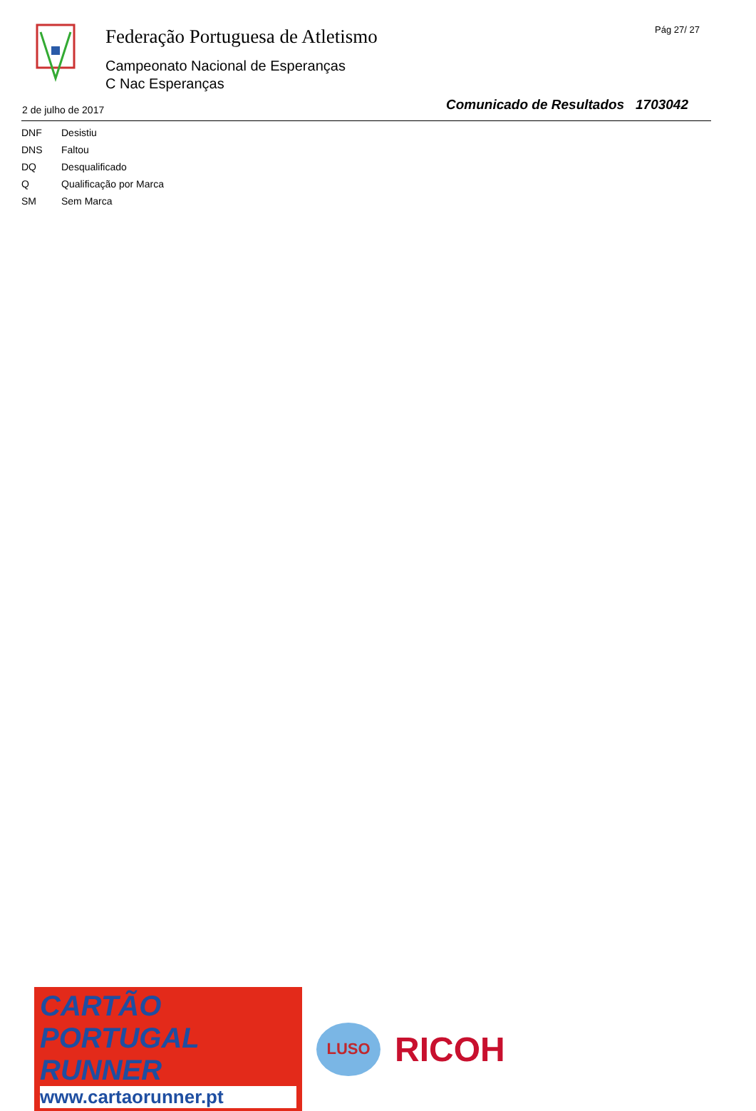Federação Portuguesa de Atletismo
Campeonato Nacional de Esperanças
C Nac Esperanças
Pág 27/ 27
2 de julho de 2017
Comunicado de Resultados 1703042
| DNF | Desistiu |
| DNS | Faltou |
| DQ | Desqualificado |
| Q | Qualificação por Marca |
| SM | Sem Marca |
CARTÃO PORTUGAL RUNNER
www.cartaorunner.pt
LUSO
RICOH